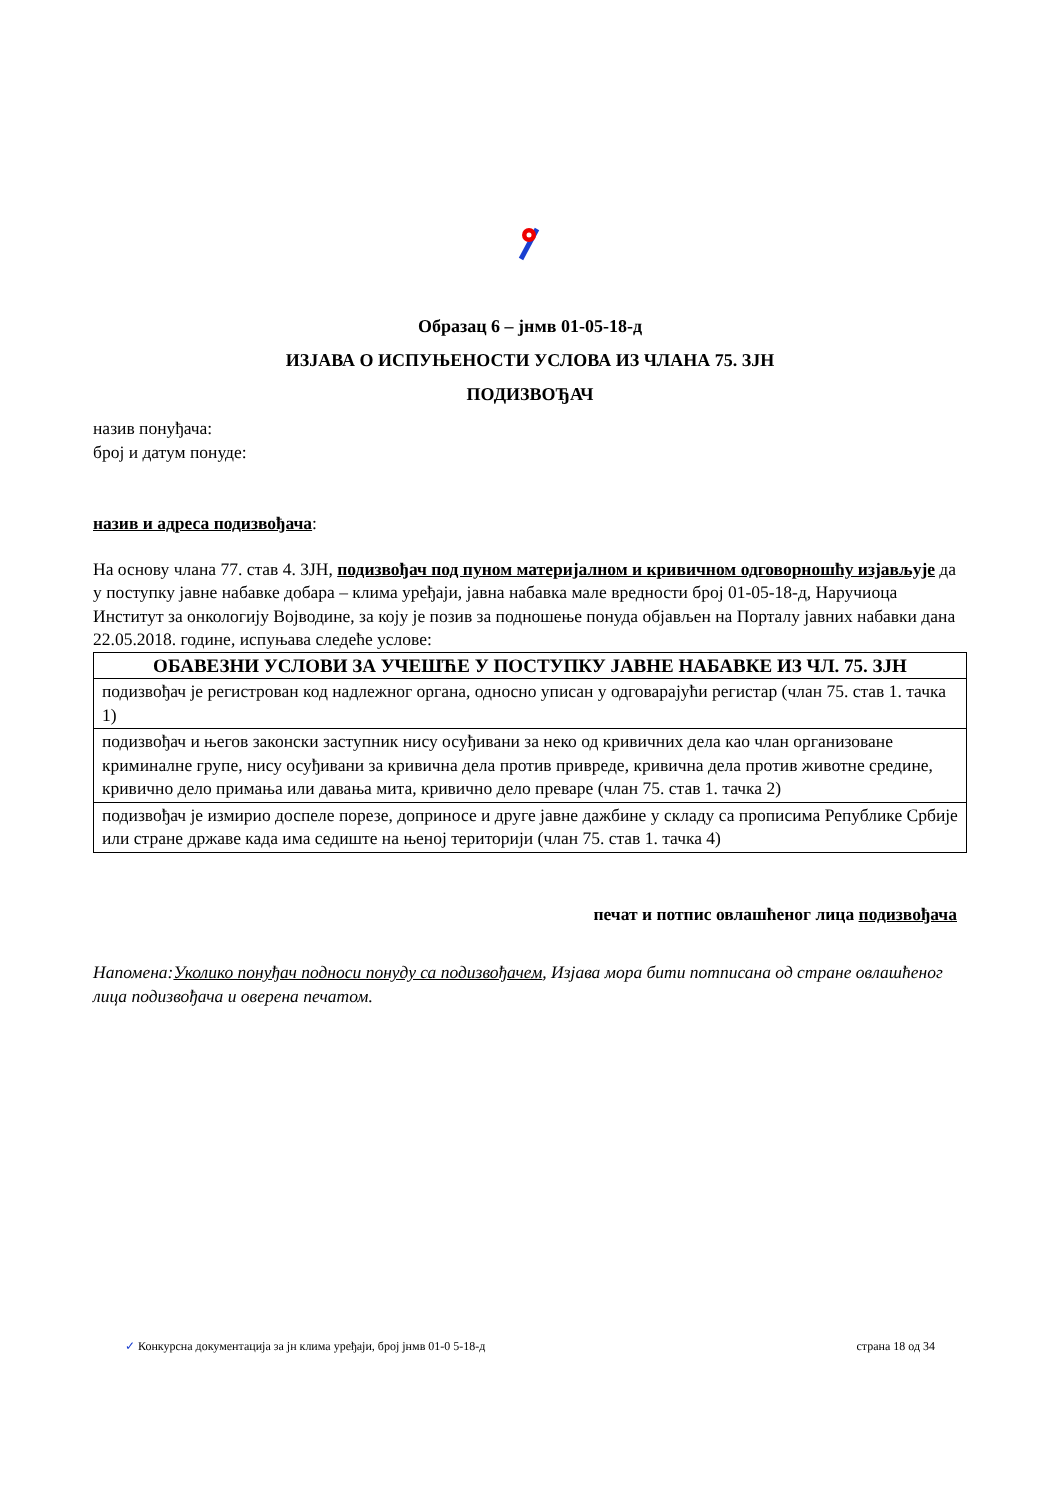Образац 6 – јнмв 01-05-18-д
ИЗЈАВА О ИСПУЊЕНОСТИ УСЛОВА ИЗ ЧЛАНА 75. ЗЈН
ПОДИЗВОЂАЧ
назив понуђача:
број и датум понуде:
назив и адреса подизвођача:
На основу члана 77. став 4. ЗЈН, подизвођач под пуном материјалном и кривичном одговорношћу изјављује да у поступку јавне набавке добара – клима уређаји, јавна набавка мале вредности број 01-05-18-д, Наручиоца Институт за онкологију Војводине, за коју је позив за подношење понуда објављен на Порталу јавних набавки дана 22.05.2018. године, испуњава следеће услове:
| ОБАВЕЗНИ УСЛОВИ ЗА УЧЕШЋЕ У ПОСТУПКУ ЈАВНЕ НАБАВКЕ ИЗ ЧЛ. 75. ЗЈН |
| --- |
| подизвођач је регистрован код надлежног органа, односно уписан у одговарајући регистар (члан 75. став 1. тачка 1) |
| подизвођач и његов законски заступник нису осуђивани за неко од кривичних дела као члан организоване криминалне групе, нису осуђивани за кривична дела против привреде, кривична дела против животне средине, кривично дело примања или давања мита, кривично дело преваре (члан 75. став 1. тачка 2) |
| подизвођач је измирио доспеле порезе, доприносе и друге јавне дажбине у складу са прописима Републике Србије или стране државе када има седиште на њеној територији (члан 75. став 1. тачка 4) |
печат и потпис овлашћеног лица подизвођача
Напомена:Уколико понуђач подноси понуду са подизвођачем, Изјава мора бити потписана од стране овлашћеног лица подизвођача и оверена печатом.
✓ Конкурсна документација за јн клима уређаји, број јнмв 01-0 5-18-д страна 18 од 34